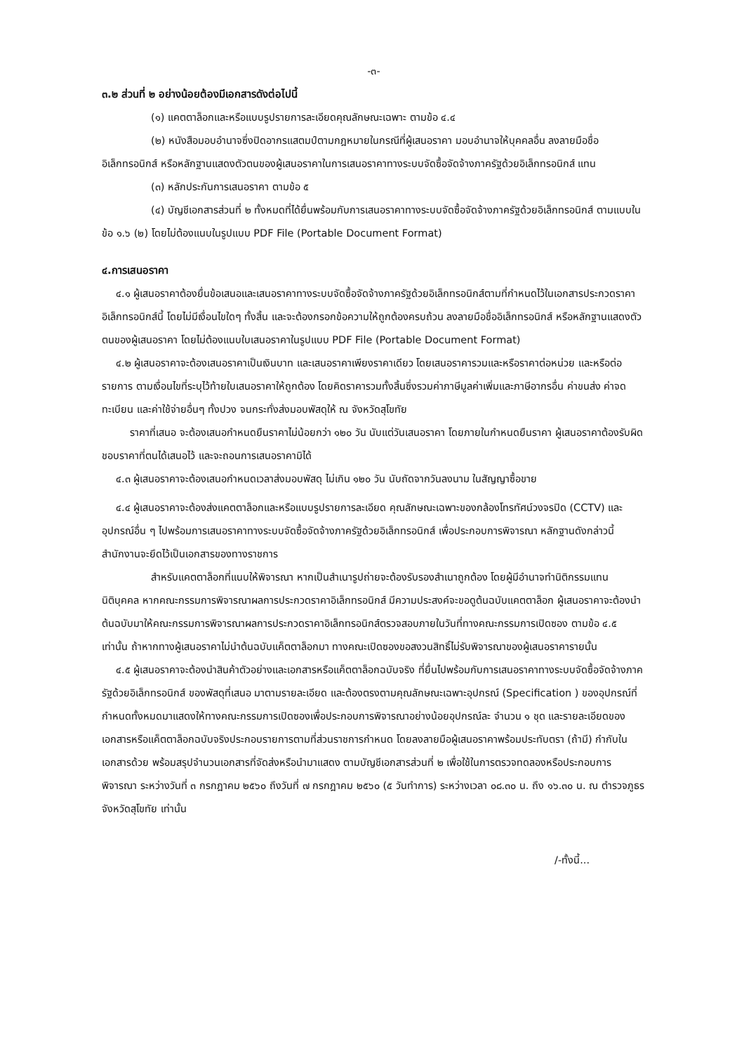-๓-
๓.๒ ส่วนที่ ๒ อย่างน้อยต้องมีเอกสารดังต่อไปนี้
(๑) แคตตาล็อกและหรือแบบรูปรายการละเอียดคุณลักษณะเฉพาะ ตามข้อ ๔.๔
(๒) หนังสือมอบอำนาจซึ่งปิดอากรแสตมป์ตามกฎหมายในกรณีที่ผู้เสนอราคา มอบอำนาจให้บุคคลอื่น ลงลายมือชื่ออิเล็กทรอนิกส์ หรือหลักฐานแสดงตัวตนของผู้เสนอราคาในการเสนอราคาทางระบบจัดซื้อจัดจ้างภาครัฐด้วยอิเล็กทรอนิกส์ แทน
(๓) หลักประกันการเสนอราคา ตามข้อ ๕
(๔) บัญชีเอกสารส่วนที่ ๒ ทั้งหมดที่ได้ยื่นพร้อมกับการเสนอราคาทางระบบจัดซื้อจัดจ้างภาครัฐด้วยอิเล็กทรอนิกส์ ตามแบบในข้อ ๑.๖ (๒) โดยไม่ต้องแนบในรูปแบบ PDF File (Portable Document Format)
๔.การเสนอราคา
๔.๑ ผู้เสนอราคาต้องยื่นข้อเสนอและเสนอราคาทางระบบจัดซื้อจัดจ้างภาครัฐด้วยอิเล็กทรอนิกส์ตามที่กำหนดไว้ในเอกสารประกวดราคาอิเล็กทรอนิกส์นี้ โดยไม่มีเงื่อนไขใดๆ ทั้งสิ้น และจะต้องกรอกข้อความให้ถูกต้องครบถ้วน ลงลายมือชื่ออิเล็กทรอนิกส์ หรือหลักฐานแสดงตัวตนของผู้เสนอราคา โดยไม่ต้องแนบใบเสนอราคาในรูปแบบ PDF File (Portable Document Format)
๔.๒ ผู้เสนอราคาจะต้องเสนอราคาเป็นเงินบาท และเสนอราคาเพียงราคาเดียว โดยเสนอราคารวมและหรือราคาต่อหน่วย และหรือต่อรายการ ตามเงื่อนไขที่ระบุไว้ท้ายใบเสนอราคาให้ถูกต้อง โดยคิดราคารวมทั้งสิ้นซึ่งรวมค่าภาษีมูลค่าเพิ่มและภาษีอากรอื่น ค่าขนส่ง ค่าจดทะเบียน และค่าใช้จ่ายอื่นๆ ทั้งปวง จนกระทั่งส่งมอบพัสดุให้ ณ จังหวัดสุโขทัย
ราคาที่เสนอ จะต้องเสนอกำหนดยืนราคาไม่น้อยกว่า ๑๒๐ วัน นับแต่วันเสนอราคา โดยภายในกำหนดยืนราคา ผู้เสนอราคาต้องรับผิดชอบราคาที่ตนได้เสนอไว้ และจะถอนการเสนอราคามิได้
๔.๓ ผู้เสนอราคาจะต้องเสนอกำหนดเวลาส่งมอบพัสดุ ไม่เกิน ๑๒๐ วัน นับถัดจากวันลงนาม ในสัญญาซื้อขาย
๔.๔ ผู้เสนอราคาจะต้องส่งแคตตาล็อกและหรือแบบรูปรายการละเอียด คุณลักษณะเฉพาะของกล้องโทรทัศน์วงจรปิด (CCTV) และอุปกรณ์อื่น ๆ ไปพร้อมการเสนอราคาทางระบบจัดซื้อจัดจ้างภาครัฐด้วยอิเล็กทรอนิกส์ เพื่อประกอบการพิจารณา หลักฐานดังกล่าวนี้สำนักงานจะยึดไว้เป็นเอกสารของทางราชการ
สำหรับแคตตาล็อกที่แนบให้พิจารณา หากเป็นสำเนารูปถ่ายจะต้องรับรองสำเนาถูกต้อง โดยผู้มีอำนาจทำนิติกรรมแทนนิติบุคคล หากคณะกรรมการพิจารณาผลการประกวดราคาอิเล็กทรอนิกส์ มีความประสงค์จะขอดูต้นฉบับแคตตาล็อก ผู้เสนอราคาจะต้องนำต้นฉบับมาให้คณะกรรมการพิจารณาผลการประกวดราคาอิเล็กทรอนิกส์ตรวจสอบภายในวันที่ทางคณะกรรมการเปิดซอง ตามข้อ ๔.๕ เท่านั้น ถ้าหากทางผู้เสนอราคาไม่นำต้นฉบับแค็ตตาล็อกมา ทางคณะเปิดซองขอสงวนสิทธิ์ไม่รับพิจารณาของผู้เสนอราคารายนั้น
๔.๕ ผู้เสนอราคาจะต้องนำสินค้าตัวอย่างและเอกสารหรือแค็ตตาล็อกฉบับจริง ที่ยื่นไปพร้อมกับการเสนอราคาทางระบบจัดซื้อจัดจ้างภาครัฐด้วยอิเล็กทรอนิกส์ ของพัสดุที่เสนอ มาตามรายละเอียด และต้องตรงตามคุณลักษณะเฉพาะอุปกรณ์ (Specification ) ของอุปกรณ์ที่กำหนดทั้งหมดมาแสดงให้ทางคณะกรรมการเปิดซองเพื่อประกอบการพิจารณาอย่างน้อยอุปกรณ์ละ จำนวน ๑ ชุด และรายละเอียดของเอกสารหรือแค็ตตาล็อกฉบับจริงประกอบรายการตามที่ส่วนราชการกำหนด โดยลงลายมือผู้เสนอราคาพร้อมประทับตรา (ถ้ามี) กำกับในเอกสารด้วย พร้อมสรุปจำนวนเอกสารที่จัดส่งหรือนำมาแสดง ตามบัญชีเอกสารส่วนที่ ๒ เพื่อใช้ในการตรวจทดลองหรือประกอบการพิจารณา ระหว่างวันที่ ๓ กรกฎาคม ๒๕๖๐ ถึงวันที่ ๗ กรกฎาคม ๒๕๖๐ (๕ วันทำการ) ระหว่างเวลา ๐๘.๓๐ น. ถึง ๑๖.๓๐ น. ณ ตำรวจภูธรจังหวัดสุโขทัย เท่านั้น
/-ทั้งนี้...